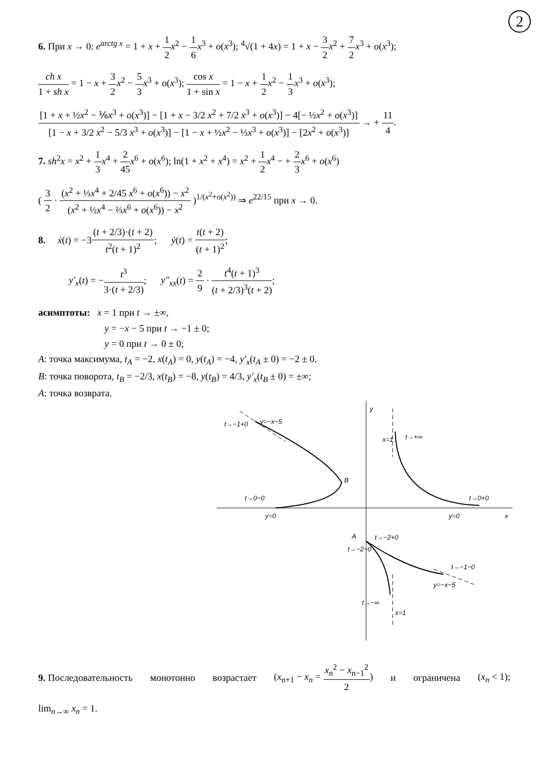2
6. При x → 0: e<sup>arctg x</sup> = 1 + x + 1 2 x<sup>2</sup> − 1 6 x<sup>3</sup> + o(x<sup>3</sup>); <sup>4</sup>√(1 + 4x) = 1 + x − 3 2 x<sup>2</sup> + 7 2 x<sup>3</sup> + o(x<sup>3</sup>);
ch x 1 + sh x = 1 − x + 3 2 x<sup>2</sup> − 5 3 x<sup>3</sup> + o(x<sup>3</sup>); cos x 1 + sin x = 1 − x + 1 2 x<sup>2</sup> − 1 3 x<sup>3</sup> + o(x<sup>3</sup>);
[1 + x + ½x<sup>2</sup> − ⅙x<sup>3</sup> + o(x<sup>3</sup>)] − [1 + x − 3/2 x<sup>2</sup> + 7/2 x<sup>3</sup> + o(x<sup>3</sup>)] − 4[− ½x<sup>2</sup> + o(x<sup>3</sup>)] [1 − x + 3/2 x<sup>2</sup> − 5/3 x<sup>3</sup> + o(x<sup>3</sup>)] − [1 − x + ½x<sup>2</sup> − ⅓x<sup>3</sup> + o(x<sup>3</sup>)] − [2x<sup>2</sup> + o(x<sup>3</sup>)] → + 11 4.
7. sh<sup>2</sup>x = x<sup>2</sup> + 1 3 x<sup>4</sup> + 2 45 x<sup>6</sup> + o(x<sup>6</sup>); ln(1 + x<sup>2</sup> + x<sup>4</sup>) = x<sup>2</sup> + 1 2 x<sup>4</sup> − + 2 3 x<sup>6</sup> + o(x<sup>6</sup>)
( 3 2 · (x<sup>2</sup> + ⅓x<sup>4</sup> + 2/45 x<sup>6</sup> + o(x<sup>6</sup>)) − x<sup>2</sup> (x<sup>2</sup> + ½x<sup>4</sup> − ⅔x<sup>6</sup> + o(x<sup>6</sup>)) − x<sup>2</sup> )<sup>1/(x<sup>2</sup>+o(x<sup>2</sup>))</sup> ⇒ e<sup>22/15</sup> при x → 0.
8. ẋ(t) = −3(t + 2/3)·(t + 2) t<sup>2</sup>(t + 1)<sup>2</sup>; ẏ(t) = t(t + 2) (t + 1)<sup>2</sup>;
y′<sub>x</sub>(t) = −t<sup>3</sup> 3·(t + 2/3); y″<sub>xx</sub>(t) = 2 9 · t<sup>4</sup>(t + 1)<sup>3</sup> (t + 2/3)<sup>3</sup>(t + 2);
асимптоты: x = 1 при t → ±∞,
y = −x − 5 при t → −1 ± 0;
y = 0 при t → 0 ± 0;
A: точка максимума, t<sub>A</sub> = −2, x(t<sub>A</sub>) = 0, y(t<sub>A</sub>) = −4, y′<sub>x</sub>(t<sub>A</sub> ± 0) = −2 ± 0.
B: точка поворота, t<sub>B</sub> = −2/3, x(t<sub>B</sub>) = −8, y(t<sub>B</sub>) = 4/3, y′<sub>x</sub>(t<sub>B</sub> ± 0) = ±∞;
A: точка возврата.
y
y=−x−5
t→−1+0
t→+∞
x=1
B
t→0−0
t→0+0
y=0
y=0
x
A
t→−2+0
t→−2−0
t→−1−0
y=−x−5
t→−∞
x=1
9. Последовательность монотонно возрастает (x<sub>n+1</sub> − x<sub>n</sub> = x<sub>n</sub><sup>2</sup> − x<sub>n−1</sub><sup>2</sup> 2) и ограничена (x<sub>n</sub> < 1);
lim<sub>n→∞</sub> x<sub>n</sub> = 1.